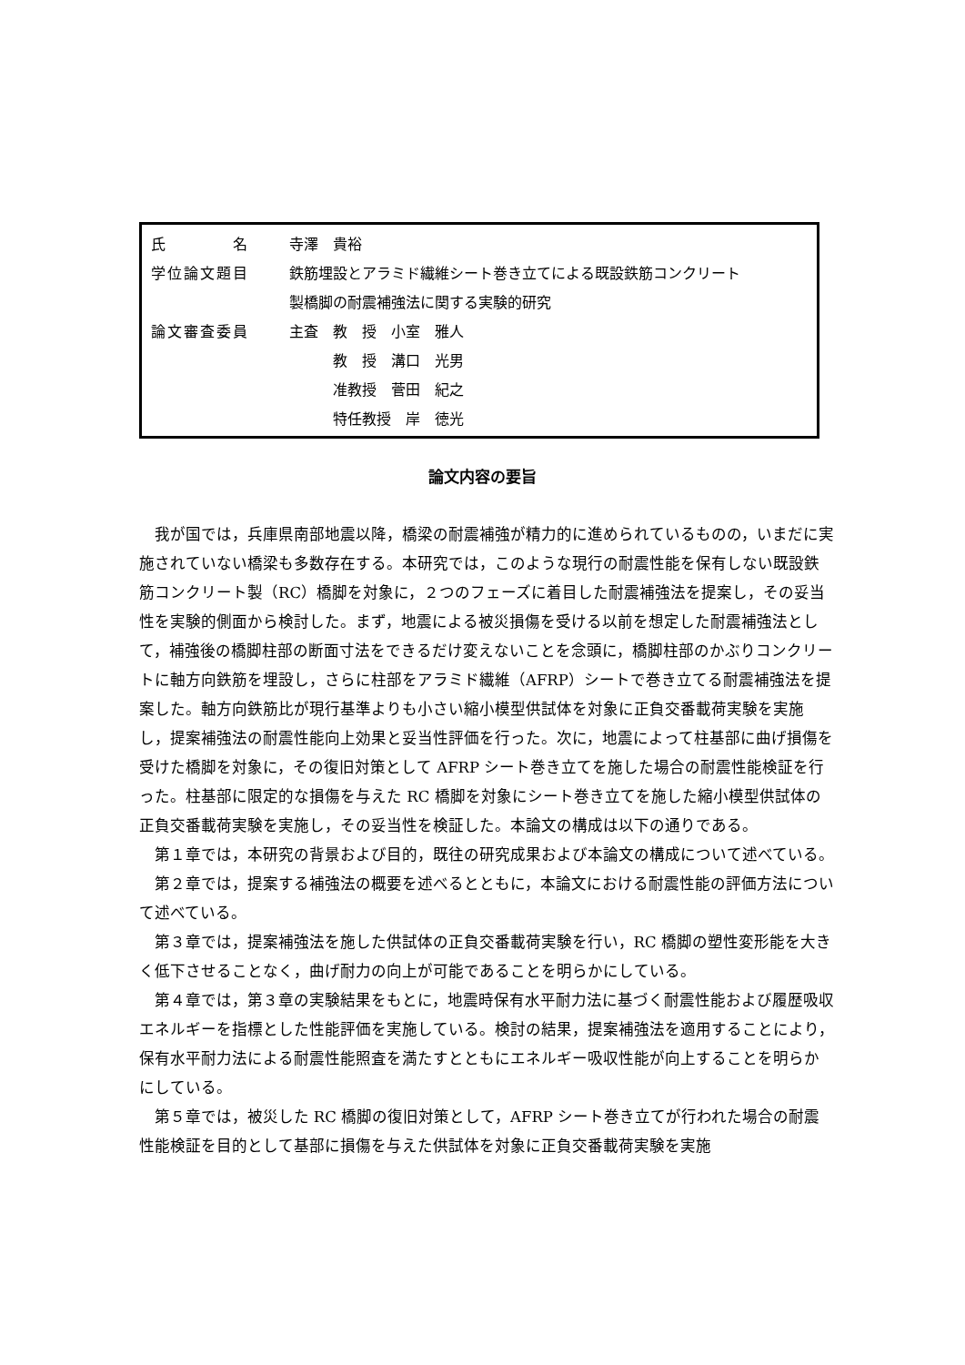| 氏 名 | 寺澤 貴裕 |
| 学位論文題目 | 鉄筋埋設とアラミド繊維シート巻き立てによる既設鉄筋コンクリート |
| | 製橋脚の耐震補強法に関する実験的研究 |
| 論文審査委員 | 主査 教 授 小室 雅人 |
| | 教 授 溝口 光男 |
| | 准教授 菅田 紀之 |
| | 特任教授 岸 徳光 |
論文内容の要旨
我が国では，兵庫県南部地震以降，橋梁の耐震補強が精力的に進められているものの，いまだに実施されていない橋梁も多数存在する。本研究では，このような現行の耐震性能を保有しない既設鉄筋コンクリート製（RC）橋脚を対象に，２つのフェーズに着目した耐震補強法を提案し，その妥当性を実験的側面から検討した。まず，地震による被災損傷を受ける以前を想定した耐震補強法として，補強後の橋脚柱部の断面寸法をできるだけ変えないことを念頭に，橋脚柱部のかぶりコンクリートに軸方向鉄筋を埋設し，さらに柱部をアラミド繊維（AFRP）シートで巻き立てる耐震補強法を提案した。軸方向鉄筋比が現行基準よりも小さい縮小模型供試体を対象に正負交番載荷実験を実施し，提案補強法の耐震性能向上効果と妥当性評価を行った。次に，地震によって柱基部に曲げ損傷を受けた橋脚を対象に，その復旧対策として AFRP シート巻き立てを施した場合の耐震性能検証を行った。柱基部に限定的な損傷を与えた RC 橋脚を対象にシート巻き立てを施した縮小模型供試体の正負交番載荷実験を実施し，その妥当性を検証した。本論文の構成は以下の通りである。
第１章では，本研究の背景および目的，既往の研究成果および本論文の構成について述べている。
第２章では，提案する補強法の概要を述べるとともに，本論文における耐震性能の評価方法について述べている。
第３章では，提案補強法を施した供試体の正負交番載荷実験を行い，RC 橋脚の塑性変形能を大きく低下させることなく，曲げ耐力の向上が可能であることを明らかにしている。
第４章では，第３章の実験結果をもとに，地震時保有水平耐力法に基づく耐震性能および履歴吸収エネルギーを指標とした性能評価を実施している。検討の結果，提案補強法を適用することにより，保有水平耐力法による耐震性能照査を満たすとともにエネルギー吸収性能が向上することを明らかにしている。
第５章では，被災した RC 橋脚の復旧対策として，AFRP シート巻き立てが行われた場合の耐震性能検証を目的として基部に損傷を与えた供試体を対象に正負交番載荷実験を実施